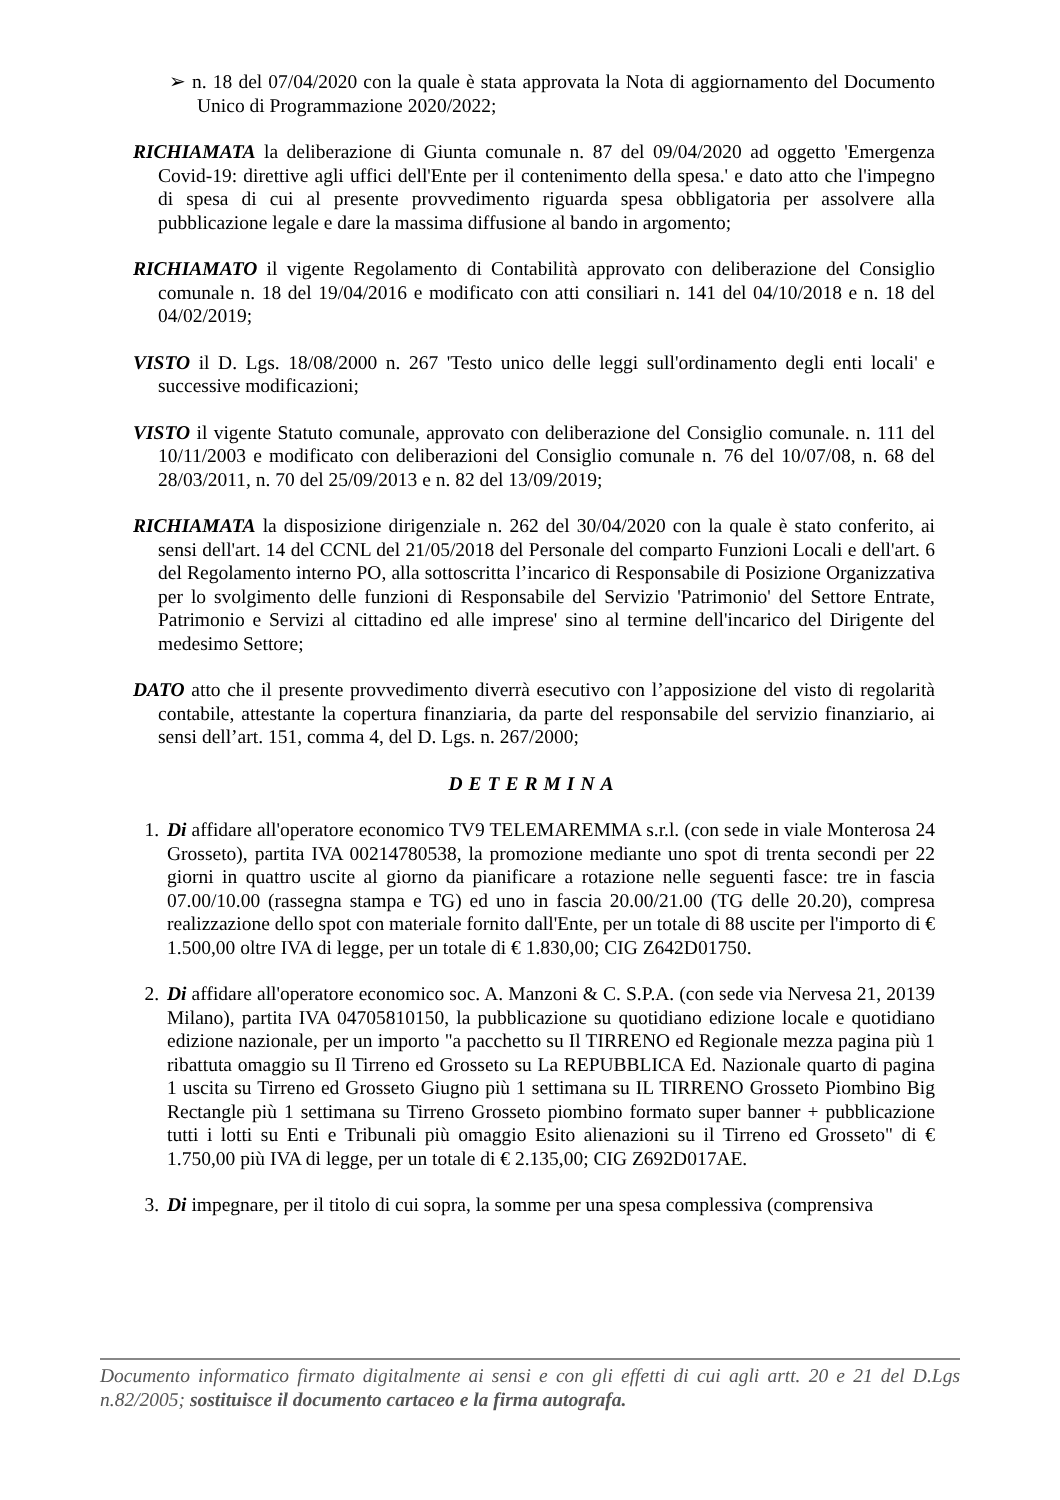➢ n. 18 del 07/04/2020 con la quale è stata approvata la Nota di aggiornamento del Documento Unico di Programmazione 2020/2022;
RICHIAMATA la deliberazione di Giunta comunale n. 87 del 09/04/2020 ad oggetto 'Emergenza Covid-19: direttive agli uffici dell'Ente per il contenimento della spesa.' e dato atto che l'impegno di spesa di cui al presente provvedimento riguarda spesa obbligatoria per assolvere alla pubblicazione legale e dare la massima diffusione al bando in argomento;
RICHIAMATO il vigente Regolamento di Contabilità approvato con deliberazione del Consiglio comunale n. 18 del 19/04/2016 e modificato con atti consiliari n. 141 del 04/10/2018 e n. 18 del 04/02/2019;
VISTO il D. Lgs. 18/08/2000 n. 267 'Testo unico delle leggi sull'ordinamento degli enti locali' e successive modificazioni;
VISTO il vigente Statuto comunale, approvato con deliberazione del Consiglio comunale. n. 111 del 10/11/2003 e modificato con deliberazioni del Consiglio comunale n. 76 del 10/07/08, n. 68 del 28/03/2011, n. 70 del 25/09/2013 e n. 82 del 13/09/2019;
RICHIAMATA la disposizione dirigenziale n. 262 del 30/04/2020 con la quale è stato conferito, ai sensi dell'art. 14 del CCNL del 21/05/2018 del Personale del comparto Funzioni Locali e dell'art. 6 del Regolamento interno PO, alla sottoscritta l’incarico di Responsabile di Posizione Organizzativa per lo svolgimento delle funzioni di Responsabile del Servizio 'Patrimonio' del Settore Entrate, Patrimonio e Servizi al cittadino ed alle imprese' sino al termine dell'incarico del Dirigente del medesimo Settore;
DATO atto che il presente provvedimento diverrà esecutivo con l’apposizione del visto di regolarità contabile, attestante la copertura finanziaria, da parte del responsabile del servizio finanziario, ai sensi dell’art. 151, comma 4, del D. Lgs. n. 267/2000;
DETERMINA
1. Di affidare all'operatore economico TV9 TELEMAREMMA s.r.l. (con sede in viale Monterosa 24 Grosseto), partita IVA 00214780538, la promozione mediante uno spot di trenta secondi per 22 giorni in quattro uscite al giorno da pianificare a rotazione nelle seguenti fasce: tre in fascia 07.00/10.00 (rassegna stampa e TG) ed uno in fascia 20.00/21.00 (TG delle 20.20), compresa realizzazione dello spot con materiale fornito dall'Ente, per un totale di 88 uscite per l'importo di € 1.500,00 oltre IVA di legge, per un totale di € 1.830,00; CIG Z642D01750.
2. Di affidare all'operatore economico soc. A. Manzoni & C. S.P.A. (con sede via Nervesa 21, 20139 Milano), partita IVA 04705810150, la pubblicazione su quotidiano edizione locale e quotidiano edizione nazionale, per un importo "a pacchetto su Il TIRRENO ed Regionale mezza pagina più 1 ribattuta omaggio su Il Tirreno ed Grosseto su La REPUBBLICA Ed. Nazionale quarto di pagina 1 uscita su Tirreno ed Grosseto Giugno più 1 settimana su IL TIRRENO Grosseto Piombino Big Rectangle più 1 settimana su Tirreno Grosseto piombino formato super banner + pubblicazione tutti i lotti su Enti e Tribunali più omaggio Esito alienazioni su il Tirreno ed Grosseto" di € 1.750,00 più IVA di legge, per un totale di € 2.135,00; CIG Z692D017AE.
3. Di impegnare, per il titolo di cui sopra, la somme per una spesa complessiva (comprensiva
Documento informatico firmato digitalmente ai sensi e con gli effetti di cui agli artt. 20 e 21 del D.Lgs n.82/2005; sostituisce il documento cartaceo e la firma autografa.